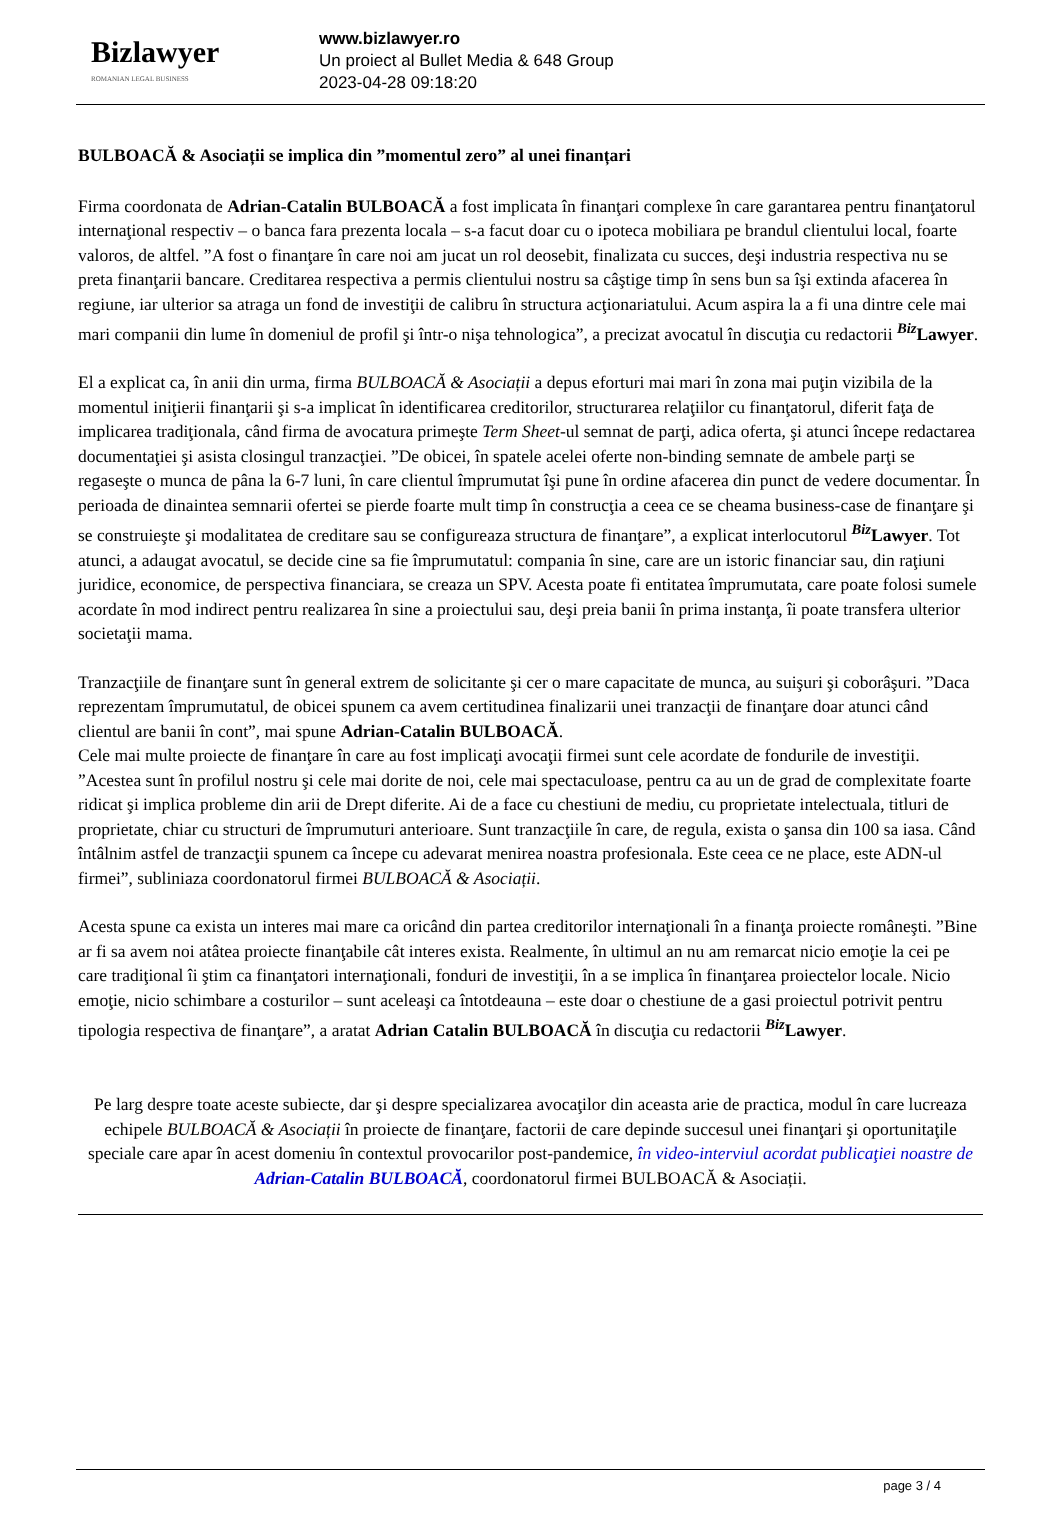Bizlawyer
ROMANIAN LEGAL BUSINESS
www.bizlawyer.ro
Un proiect al Bullet Media & 648 Group
2023-04-28 09:18:20
BULBOACĂ & Asociații se implica din ”momentul zero” al unei finanțari
Firma coordonata de Adrian-Catalin BULBOACĂ a fost implicata în finanţari complexe în care garantarea pentru finanţatorul internaţional respectiv – o banca fara prezenta locala – s-a facut doar cu o ipoteca mobiliara pe brandul clientului local, foarte valoros, de altfel. ”A fost o finanţare în care noi am jucat un rol deosebit, finalizata cu succes, deşi industria respectiva nu se preta finanţarii bancare. Creditarea respectiva a permis clientului nostru sa câştige timp în sens bun sa îşi extinda afacerea în regiune, iar ulterior sa atraga un fond de investiţii de calibru în structura acţionariatului. Acum aspira la a fi una dintre cele mai mari companii din lume în domeniul de profil şi într-o nişa tehnologica”, a precizat avocatul în discuţia cu redactorii <sup>Biz</sup>Lawyer.
El a explicat ca, în anii din urma, firma BULBOACĂ & Asociații a depus eforturi mai mari în zona mai puţin vizibila de la momentul iniţierii finanţarii şi s-a implicat în identificarea creditorilor, structurarea relaţiilor cu finanţatorul, diferit faţa de implicarea tradiţionala, când firma de avocatura primeşte Term Sheet-ul semnat de parţi, adica oferta, şi atunci începe redactarea documentaţiei şi asista closingul tranzacţiei. ”De obicei, în spatele acelei oferte non-binding semnate de ambele parţi se regaseşte o munca de pâna la 6-7 luni, în care clientul împrumutat îşi pune în ordine afacerea din punct de vedere documentar. În perioada de dinaintea semnarii ofertei se pierde foarte mult timp în construcţia a ceea ce se cheama business-case de finanţare şi se construieşte şi modalitatea de creditare sau se configureaza structura de finanţare”, a explicat interlocutorul <sup>Biz</sup>Lawyer. Tot atunci, a adaugat avocatul, se decide cine sa fie împrumutatul: compania în sine, care are un istoric financiar sau, din raţiuni juridice, economice, de perspectiva financiara, se creaza un SPV. Acesta poate fi entitatea împrumutata, care poate folosi sumele acordate în mod indirect pentru realizarea în sine a proiectului sau, deşi preia banii în prima instanţa, îi poate transfera ulterior societaţii mama.
Tranzacţiile de finanţare sunt în general extrem de solicitante şi cer o mare capacitate de munca, au suişuri şi coborâşuri. ”Daca reprezentam împrumutatul, de obicei spunem ca avem certitudinea finalizarii unei tranzacţii de finanţare doar atunci când clientul are banii în cont”, mai spune Adrian-Catalin BULBOACĂ.
Cele mai multe proiecte de finanţare în care au fost implicaţi avocaţii firmei sunt cele acordate de fondurile de investiţii. ”Acestea sunt în profilul nostru şi cele mai dorite de noi, cele mai spectaculoase, pentru ca au un de grad de complexitate foarte ridicat şi implica probleme din arii de Drept diferite. Ai de a face cu chestiuni de mediu, cu proprietate intelectuala, titluri de proprietate, chiar cu structuri de împrumuturi anterioare. Sunt tranzacţiile în care, de regula, exista o şansa din 100 sa iasa. Când întâlnim astfel de tranzacţii spunem ca începe cu adevarat menirea noastra profesionala. Este ceea ce ne place, este ADN-ul firmei”, subliniaza coordonatorul firmei BULBOACĂ & Asociații.
Acesta spune ca exista un interes mai mare ca oricând din partea creditorilor internaţionali în a finanţa proiecte româneşti. ”Bine ar fi sa avem noi atâtea proiecte finanţabile cât interes exista. Realmente, în ultimul an nu am remarcat nicio emoţie la cei pe care tradiţional îi ştim ca finanţatori internaţionali, fonduri de investiţii, în a se implica în finanţarea proiectelor locale. Nicio emoţie, nicio schimbare a costurilor – sunt aceleaşi ca întotdeauna – este doar o chestiune de a gasi proiectul potrivit pentru tipologia respectiva de finanţare”, a aratat Adrian Catalin BULBOACĂ în discuţia cu redactorii <sup>Biz</sup>Lawyer.
Pe larg despre toate aceste subiecte, dar şi despre specializarea avocaţilor din aceasta arie de practica, modul în care lucreaza echipele BULBOACĂ & Asociații în proiecte de finanţare, factorii de care depinde succesul unei finanţari şi oportunitaţile speciale care apar în acest domeniu în contextul provocarilor post-pandemice, în video-interviul acordat publicaţiei noastre de Adrian-Catalin BULBOACĂ, coordonatorul firmei BULBOACĂ & Asociații.
page 3 / 4